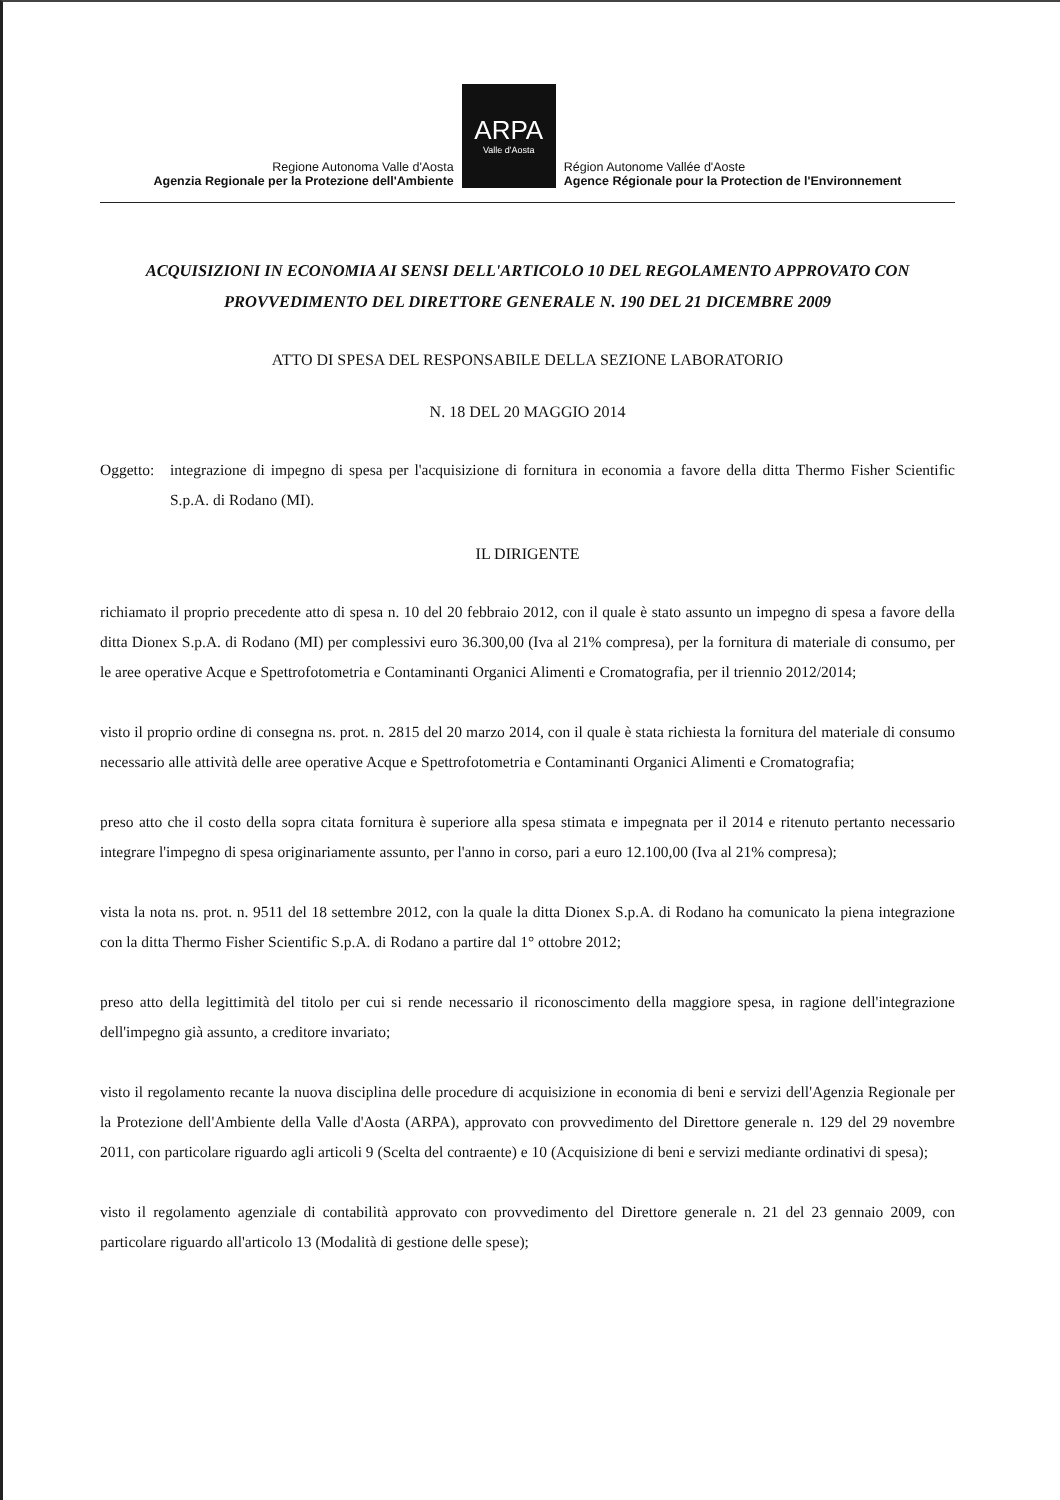Regione Autonoma Valle d'Aosta
Agenzia Regionale per la Protezione dell'Ambiente
ARPA
Valle d'Aosta
Région Autonome Vallée d'Aoste
Agence Régionale pour la Protection de l'Environnement
ACQUISIZIONI IN ECONOMIA AI SENSI DELL'ARTICOLO 10 DEL REGOLAMENTO APPROVATO CON PROVVEDIMENTO DEL DIRETTORE GENERALE N. 190 DEL 21 DICEMBRE 2009
ATTO DI SPESA DEL RESPONSABILE DELLA SEZIONE LABORATORIO
N. 18 DEL 20 MAGGIO 2014
Oggetto: integrazione di impegno di spesa per l'acquisizione di fornitura in economia a favore della ditta Thermo Fisher Scientific S.p.A. di Rodano (MI).
IL DIRIGENTE
richiamato il proprio precedente atto di spesa n. 10 del 20 febbraio 2012, con il quale è stato assunto un impegno di spesa a favore della ditta Dionex S.p.A. di Rodano (MI) per complessivi euro 36.300,00 (Iva al 21% compresa), per la fornitura di materiale di consumo, per le aree operative Acque e Spettrofotometria e Contaminanti Organici Alimenti e Cromatografia, per il triennio 2012/2014;
visto il proprio ordine di consegna ns. prot. n. 2815 del 20 marzo 2014, con il quale è stata richiesta la fornitura del materiale di consumo necessario alle attività delle aree operative Acque e Spettrofotometria e Contaminanti Organici Alimenti e Cromatografia;
preso atto che il costo della sopra citata fornitura è superiore alla spesa stimata e impegnata per il 2014 e ritenuto pertanto necessario integrare l'impegno di spesa originariamente assunto, per l'anno in corso, pari a euro 12.100,00 (Iva al 21% compresa);
vista la nota ns. prot. n. 9511 del 18 settembre 2012, con la quale la ditta Dionex S.p.A. di Rodano ha comunicato la piena integrazione con la ditta Thermo Fisher Scientific S.p.A. di Rodano a partire dal 1° ottobre 2012;
preso atto della legittimità del titolo per cui si rende necessario il riconoscimento della maggiore spesa, in ragione dell'integrazione dell'impegno già assunto, a creditore invariato;
visto il regolamento recante la nuova disciplina delle procedure di acquisizione in economia di beni e servizi dell'Agenzia Regionale per la Protezione dell'Ambiente della Valle d'Aosta (ARPA), approvato con provvedimento del Direttore generale n. 129 del 29 novembre 2011, con particolare riguardo agli articoli 9 (Scelta del contraente) e 10 (Acquisizione di beni e servizi mediante ordinativi di spesa);
visto il regolamento agenziale di contabilità approvato con provvedimento del Direttore generale n. 21 del 23 gennaio 2009, con particolare riguardo all'articolo 13 (Modalità di gestione delle spese);